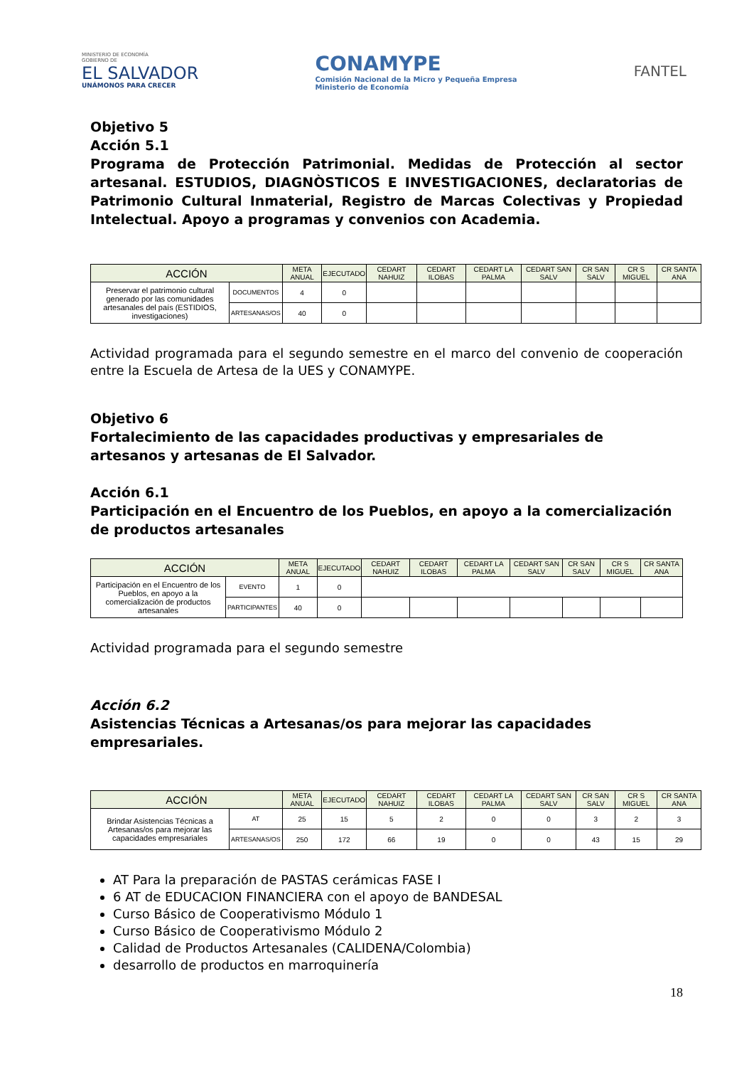MINISTERIO DE ECONOMÍA
GOBIERNO DE
EL SALVADOR
UNÁMONOS PARA CRECER
CONAMYPE
Comisión Nacional de la Micro y Pequeña Empresa
Ministerio de Economía
FANTEL
Objetivo 5
Acción 5.1
Programa de Protección Patrimonial. Medidas de Protección al sector artesanal. ESTUDIOS, DIAGNÒSTICOS E INVESTIGACIONES, declaratorias de Patrimonio Cultural Inmaterial, Registro de Marcas Colectivas y Propiedad Intelectual. Apoyo a programas y convenios con Academia.
| ACCIÓN | | META ANUAL | EJECUTADO | CEDART NAHUIZ | CEDART ILOBAS | CEDART LA PALMA | CEDART SAN SALV | CR SAN SALV | CR S MIGUEL | CR SANTA ANA |
| --- | --- | --- | --- | --- | --- | --- | --- | --- | --- | --- |
| Preservar el patrimonio cultural generado por las comunidades artesanales del país (ESTIDIOS, investigaciones) | DOCUMENTOS | 4 | 0 | | | | | | | |
| | ARTESANAS/OS | 40 | 0 | | | | | | | |
Actividad programada para el segundo semestre en el marco del convenio de cooperación entre la Escuela de Artesa de la UES y CONAMYPE.
Objetivo 6
Fortalecimiento de las capacidades productivas y empresariales de artesanos y artesanas de El Salvador.
Acción 6.1
Participación en el Encuentro de los Pueblos, en apoyo a la comercialización de productos artesanales
| ACCIÓN | | META ANUAL | EJECUTADO | CEDART NAHUIZ | CEDART ILOBAS | CEDART LA PALMA | CEDART SAN SALV | CR SAN SALV | CR S MIGUEL | CR SANTA ANA |
| --- | --- | --- | --- | --- | --- | --- | --- | --- | --- | --- |
| Participación en el Encuentro de los Pueblos, en apoyo a la comercialización de productos artesanales | EVENTO | 1 | 0 | | | | | | | |
| | PARTICIPANTES | 40 | 0 | | | | | | | |
Actividad programada para el segundo semestre
Acción 6.2
Asistencias Técnicas a Artesanas/os para mejorar las capacidades empresariales.
| ACCIÓN | | META ANUAL | EJECUTADO | CEDART NAHUIZ | CEDART ILOBAS | CEDART LA PALMA | CEDART SAN SALV | CR SAN SALV | CR S MIGUEL | CR SANTA ANA |
| --- | --- | --- | --- | --- | --- | --- | --- | --- | --- | --- |
| Brindar Asistencias Técnicas a Artesanas/os para mejorar las capacidades empresariales | AT | 25 | 15 | 5 | 2 | 0 | 0 | 3 | 2 | 3 |
| | ARTESANAS/OS | 250 | 172 | 66 | 19 | 0 | 0 | 43 | 15 | 29 |
AT Para la preparación de PASTAS cerámicas FASE I
6 AT de EDUCACION FINANCIERA con el apoyo de BANDESAL
Curso Básico de Cooperativismo Módulo 1
Curso Básico de Cooperativismo Módulo 2
Calidad de Productos Artesanales (CALIDENA/Colombia)
desarrollo de productos en marroquinería
18